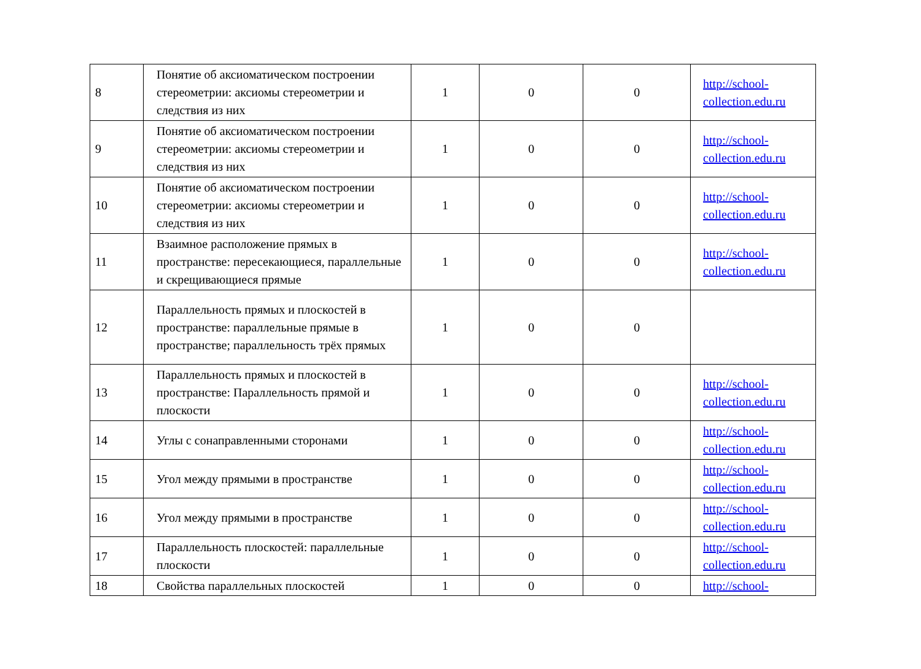| 8 | Понятие об аксиоматическом построении стереометрии: аксиомы стереометрии и следствия из них | 1 | 0 | 0 | http://school-collection.edu.ru |
| 9 | Понятие об аксиоматическом построении стереометрии: аксиомы стереометрии и следствия из них | 1 | 0 | 0 | http://school-collection.edu.ru |
| 10 | Понятие об аксиоматическом построении стереометрии: аксиомы стереометрии и следствия из них | 1 | 0 | 0 | http://school-collection.edu.ru |
| 11 | Взаимное расположение прямых в пространстве: пересекающиеся, параллельные и скрещивающиеся прямые | 1 | 0 | 0 | http://school-collection.edu.ru |
| 12 | Параллельность прямых и плоскостей в пространстве: параллельные прямые в пространстве; параллельность трёх прямых | 1 | 0 | 0 | |
| 13 | Параллельность прямых и плоскостей в пространстве: Параллельность прямой и плоскости | 1 | 0 | 0 | http://school-collection.edu.ru |
| 14 | Углы с сонаправленными сторонами | 1 | 0 | 0 | http://school-collection.edu.ru |
| 15 | Угол между прямыми в пространстве | 1 | 0 | 0 | http://school-collection.edu.ru |
| 16 | Угол между прямыми в пространстве | 1 | 0 | 0 | http://school-collection.edu.ru |
| 17 | Параллельность плоскостей: параллельные плоскости | 1 | 0 | 0 | http://school-collection.edu.ru |
| 18 | Свойства параллельных плоскостей | 1 | 0 | 0 | http://school- |